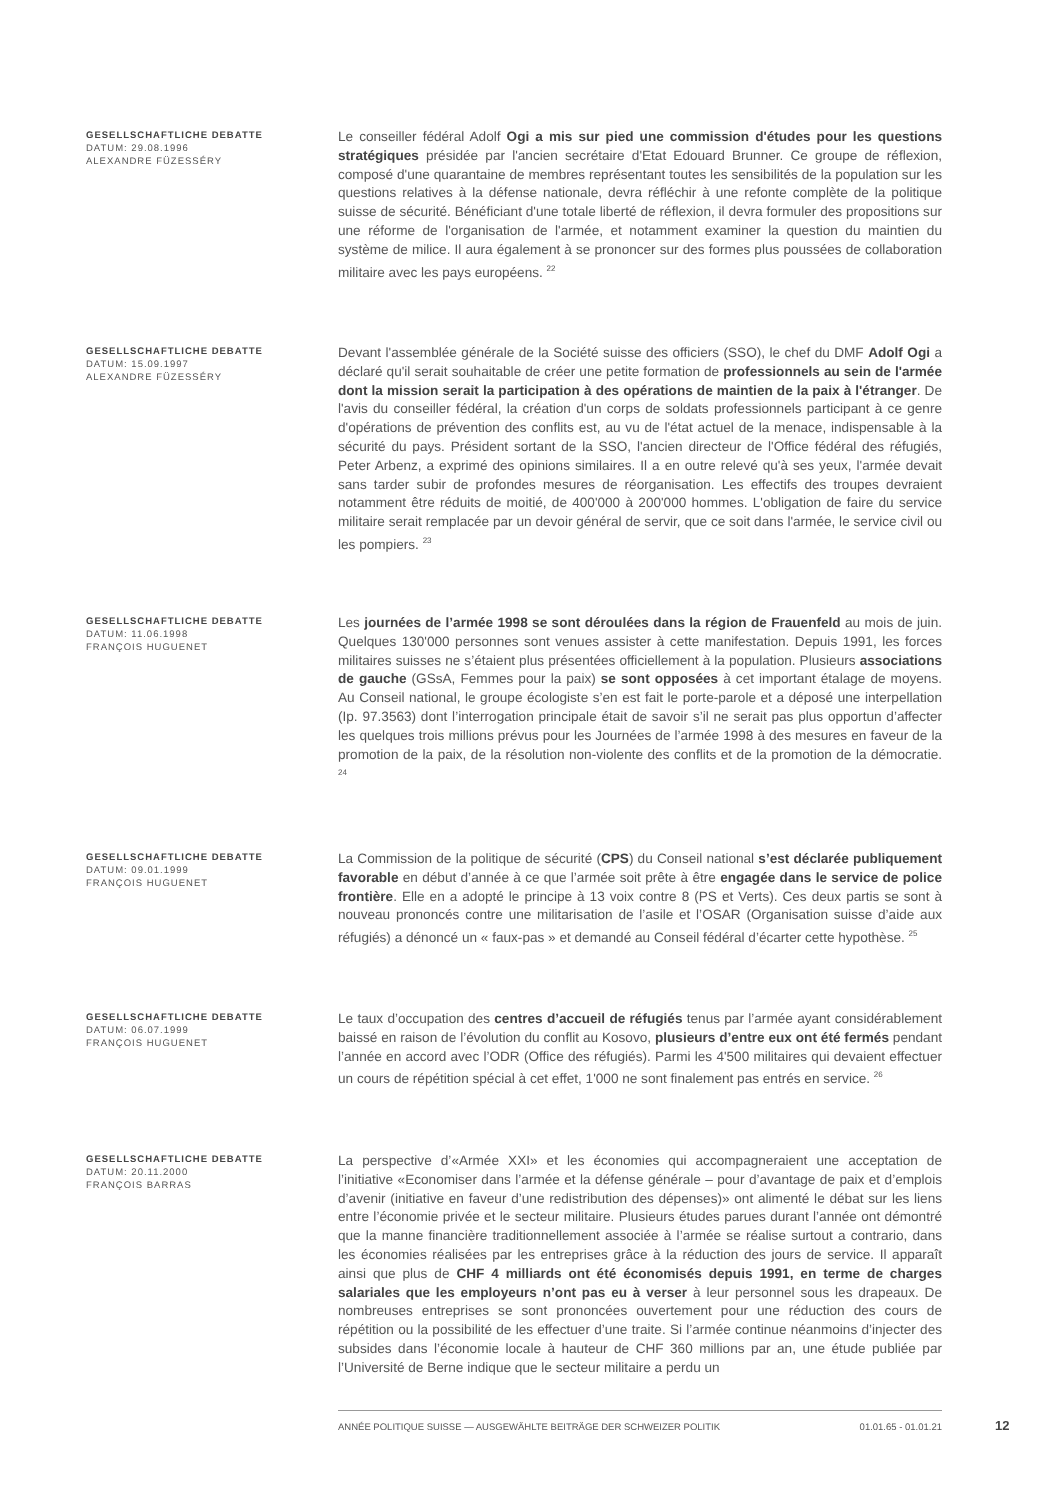GESELLSCHAFTLICHE DEBATTE
DATUM: 29.08.1996
ALEXANDRE FÜZESSÉRY
Le conseiller fédéral Adolf Ogi a mis sur pied une commission d'études pour les questions stratégiques présidée par l'ancien secrétaire d'Etat Edouard Brunner. Ce groupe de réflexion, composé d'une quarantaine de membres représentant toutes les sensibilités de la population sur les questions relatives à la défense nationale, devra réfléchir à une refonte complète de la politique suisse de sécurité. Bénéficiant d'une totale liberté de réflexion, il devra formuler des propositions sur une réforme de l'organisation de l'armée, et notamment examiner la question du maintien du système de milice. Il aura également à se prononcer sur des formes plus poussées de collaboration militaire avec les pays européens. <sup>22</sup>
GESELLSCHAFTLICHE DEBATTE
DATUM: 15.09.1997
ALEXANDRE FÜZESSÉRY
Devant l'assemblée générale de la Société suisse des officiers (SSO), le chef du DMF Adolf Ogi a déclaré qu'il serait souhaitable de créer une petite formation de professionnels au sein de l'armée dont la mission serait la participation à des opérations de maintien de la paix à l'étranger. De l'avis du conseiller fédéral, la création d'un corps de soldats professionnels participant à ce genre d'opérations de prévention des conflits est, au vu de l'état actuel de la menace, indispensable à la sécurité du pays. Président sortant de la SSO, l'ancien directeur de l'Office fédéral des réfugiés, Peter Arbenz, a exprimé des opinions similaires. Il a en outre relevé qu'à ses yeux, l'armée devait sans tarder subir de profondes mesures de réorganisation. Les effectifs des troupes devraient notamment être réduits de moitié, de 400'000 à 200'000 hommes. L'obligation de faire du service militaire serait remplacée par un devoir général de servir, que ce soit dans l'armée, le service civil ou les pompiers. <sup>23</sup>
GESELLSCHAFTLICHE DEBATTE
DATUM: 11.06.1998
FRANÇOIS HUGUENET
Les journées de l’armée 1998 se sont déroulées dans la région de Frauenfeld au mois de juin. Quelques 130'000 personnes sont venues assister à cette manifestation. Depuis 1991, les forces militaires suisses ne s’étaient plus présentées officiellement à la population. Plusieurs associations de gauche (GSsA, Femmes pour la paix) se sont opposées à cet important étalage de moyens. Au Conseil national, le groupe écologiste s’en est fait le porte-parole et a déposé une interpellation (Ip. 97.3563) dont l’interrogation principale était de savoir s’il ne serait pas plus opportun d’affecter les quelques trois millions prévus pour les Journées de l’armée 1998 à des mesures en faveur de la promotion de la paix, de la résolution non-violente des conflits et de la promotion de la démocratie. <sup>24</sup>
GESELLSCHAFTLICHE DEBATTE
DATUM: 09.01.1999
FRANÇOIS HUGUENET
La Commission de la politique de sécurité (CPS) du Conseil national s’est déclarée publiquement favorable en début d’année à ce que l’armée soit prête à être engagée dans le service de police frontière. Elle en a adopté le principe à 13 voix contre 8 (PS et Verts). Ces deux partis se sont à nouveau prononcés contre une militarisation de l’asile et l’OSAR (Organisation suisse d’aide aux réfugiés) a dénoncé un « faux-pas » et demandé au Conseil fédéral d’écarter cette hypothèse. <sup>25</sup>
GESELLSCHAFTLICHE DEBATTE
DATUM: 06.07.1999
FRANÇOIS HUGUENET
Le taux d’occupation des centres d’accueil de réfugiés tenus par l’armée ayant considérablement baissé en raison de l’évolution du conflit au Kosovo, plusieurs d’entre eux ont été fermés pendant l’année en accord avec l’ODR (Office des réfugiés). Parmi les 4'500 militaires qui devaient effectuer un cours de répétition spécial à cet effet, 1'000 ne sont finalement pas entrés en service. <sup>26</sup>
GESELLSCHAFTLICHE DEBATTE
DATUM: 20.11.2000
FRANÇOIS BARRAS
La perspective d’«Armée XXI» et les économies qui accompagneraient une acceptation de l’initiative «Economiser dans l’armée et la défense générale – pour d’avantage de paix et d’emplois d’avenir (initiative en faveur d’une redistribution des dépenses)» ont alimenté le débat sur les liens entre l’économie privée et le secteur militaire. Plusieurs études parues durant l’année ont démontré que la manne financière traditionnellement associée à l’armée se réalise surtout a contrario, dans les économies réalisées par les entreprises grâce à la réduction des jours de service. Il apparaît ainsi que plus de CHF 4 milliards ont été économisés depuis 1991, en terme de charges salariales que les employeurs n’ont pas eu à verser à leur personnel sous les drapeaux. De nombreuses entreprises se sont prononcées ouvertement pour une réduction des cours de répétition ou la possibilité de les effectuer d’une traite. Si l’armée continue néanmoins d’injecter des subsides dans l’économie locale à hauteur de CHF 360 millions par an, une étude publiée par l’Université de Berne indique que le secteur militaire a perdu un
ANNÉE POLITIQUE SUISSE — AUSGEWÄHLTE BEITRÄGE DER SCHWEIZER POLITIK 01.01.65 - 01.01.21
12